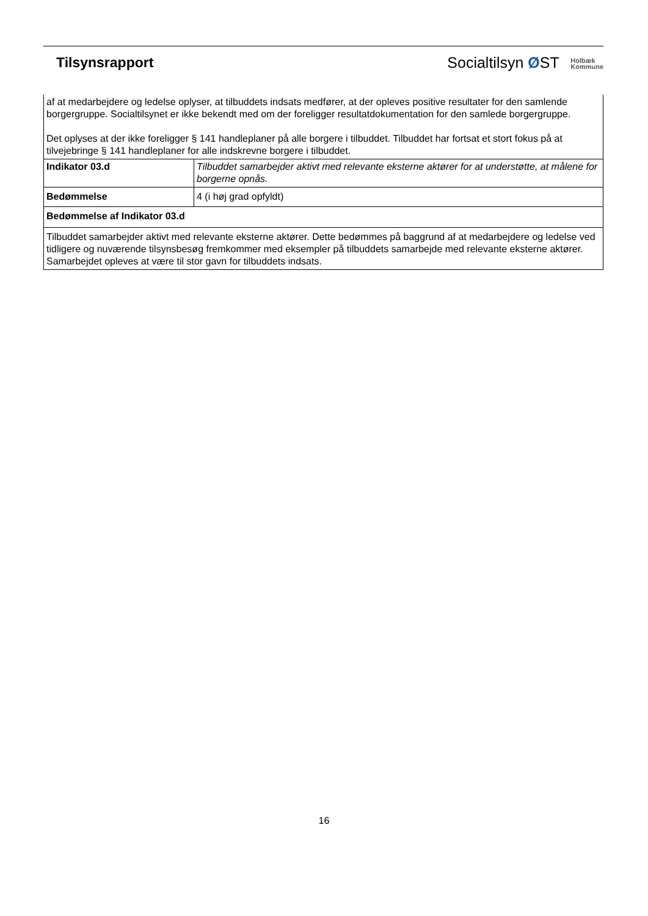Tilsynsrapport
Socialtilsyn ØST Holbæk
Kommune
| af at medarbejdere og ledelse oplyser, at tilbuddets indsats medfører, at der opleves positive resultater for den samlende borgergruppe. Socialtilsynet er ikke bekendt med om der foreligger resultatdokumentation for den samlede borgergruppe. Det oplyses at der ikke foreligger § 141 handleplaner på alle borgere i tilbuddet. Tilbuddet har fortsat et stort fokus på at tilvejebringe § 141 handleplaner for alle indskrevne borgere i tilbuddet. | |
| Indikator 03.d | Tilbuddet samarbejder aktivt med relevante eksterne aktører for at understøtte, at målene for borgerne opnås. |
| Bedømmelse | 4 (i høj grad opfyldt) |
| Bedømmelse af Indikator 03.d | |
| Tilbuddet samarbejder aktivt med relevante eksterne aktører. Dette bedømmes på baggrund af at medarbejdere og ledelse ved tidligere og nuværende tilsynsbesøg fremkommer med eksempler på tilbuddets samarbejde med relevante eksterne aktører. Samarbejdet opleves at være til stor gavn for tilbuddets indsats. | |
16